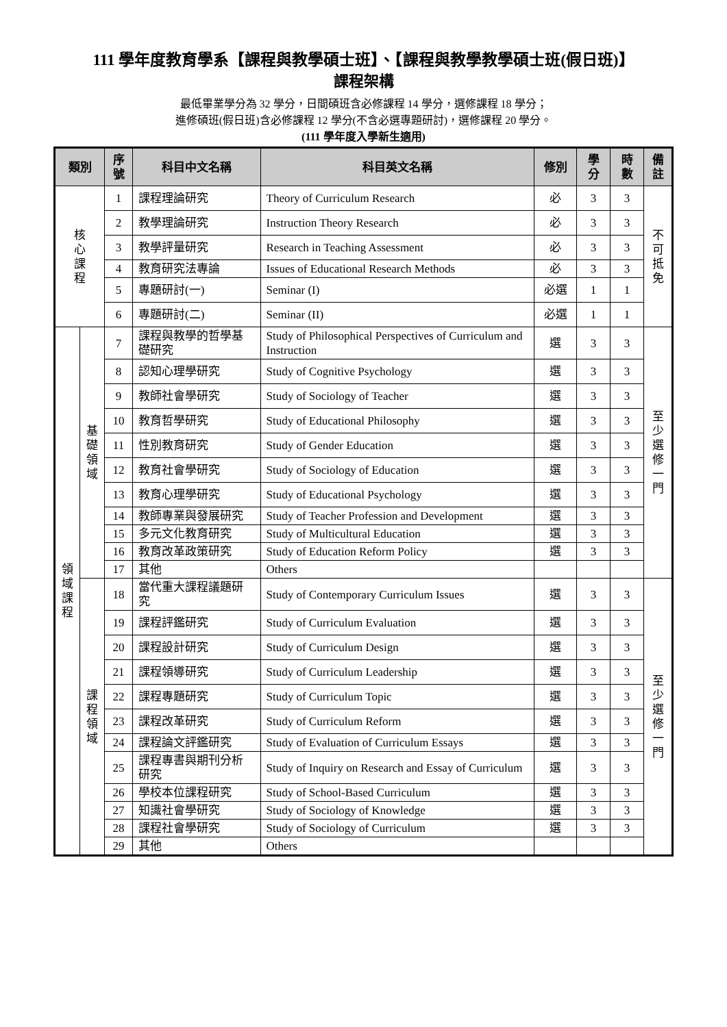111 學年度教育學系【課程與教學碩士班】、【課程與教學教學碩士班(假日班)】
課程架構
最低畢業學分為 32 學分，日間碩班含必修課程 14 學分，選修課程 18 學分；
進修碩班(假日班)含必修課程 12 學分(不含必選專題研討)，選修課程 20 學分。
(111 學年度入學新生適用)
| 類別 | | 序號 | 科目中文名稱 | 科目英文名稱 | 修別 | 學分 | 時數 | 備註 |
| --- | --- | --- | --- | --- | --- | --- | --- | --- |
| 核 心 課 程 | | 1 | 課程理論研究 | Theory of Curriculum Research | 必 | 3 | 3 | 不 可 抵 免 |
| | | 2 | 教學理論研究 | Instruction Theory Research | 必 | 3 | 3 | |
| | | 3 | 教學評量研究 | Research in Teaching Assessment | 必 | 3 | 3 | |
| | | 4 | 教育研究法專論 | Issues of Educational Research Methods | 必 | 3 | 3 | |
| | | 5 | 專題研討(一) | Seminar (I) | 必選 | 1 | 1 | |
| | | 6 | 專題研討(二) | Seminar (II) | 必選 | 1 | 1 | |
| 領 域 課 程 | 基 礎 領 域 | 7 | 課程與教學的哲學基礎研究 | Study of Philosophical Perspectives of Curriculum and Instruction | 選 | 3 | 3 | 至 少 選 修 一 門 |
| | | 8 | 認知心理學研究 | Study of Cognitive Psychology | 選 | 3 | 3 | |
| | | 9 | 教師社會學研究 | Study of Sociology of Teacher | 選 | 3 | 3 | |
| | | 10 | 教育哲學研究 | Study of Educational Philosophy | 選 | 3 | 3 | |
| | | 11 | 性別教育研究 | Study of Gender Education | 選 | 3 | 3 | |
| | | 12 | 教育社會學研究 | Study of Sociology of Education | 選 | 3 | 3 | |
| | | 13 | 教育心理學研究 | Study of Educational Psychology | 選 | 3 | 3 | |
| | | 14 | 教師專業與發展研究 | Study of Teacher Profession and Development | 選 | 3 | 3 | |
| | | 15 | 多元文化教育研究 | Study of Multicultural Education | 選 | 3 | 3 | |
| | | 16 | 教育改革政策研究 | Study of Education Reform Policy | 選 | 3 | 3 | |
| | | 17 | 其他 | Others | | | | |
| | 課 程 領 域 | 18 | 當代重大課程議題研究 | Study of Contemporary Curriculum Issues | 選 | 3 | 3 | 至 少 選 修 一 門 |
| | | 19 | 課程評鑑研究 | Study of Curriculum Evaluation | 選 | 3 | 3 | |
| | | 20 | 課程設計研究 | Study of Curriculum Design | 選 | 3 | 3 | |
| | | 21 | 課程領導研究 | Study of Curriculum Leadership | 選 | 3 | 3 | |
| | | 22 | 課程專題研究 | Study of Curriculum Topic | 選 | 3 | 3 | |
| | | 23 | 課程改革研究 | Study of Curriculum Reform | 選 | 3 | 3 | |
| | | 24 | 課程論文評鑑研究 | Study of Evaluation of Curriculum Essays | 選 | 3 | 3 | |
| | | 25 | 課程專書與期刊分析研究 | Study of Inquiry on Research and Essay of Curriculum | 選 | 3 | 3 | |
| | | 26 | 學校本位課程研究 | Study of School-Based Curriculum | 選 | 3 | 3 | |
| | | 27 | 知識社會學研究 | Study of Sociology of Knowledge | 選 | 3 | 3 | |
| | | 28 | 課程社會學研究 | Study of Sociology of Curriculum | 選 | 3 | 3 | |
| | | 29 | 其他 | Others | | | | |